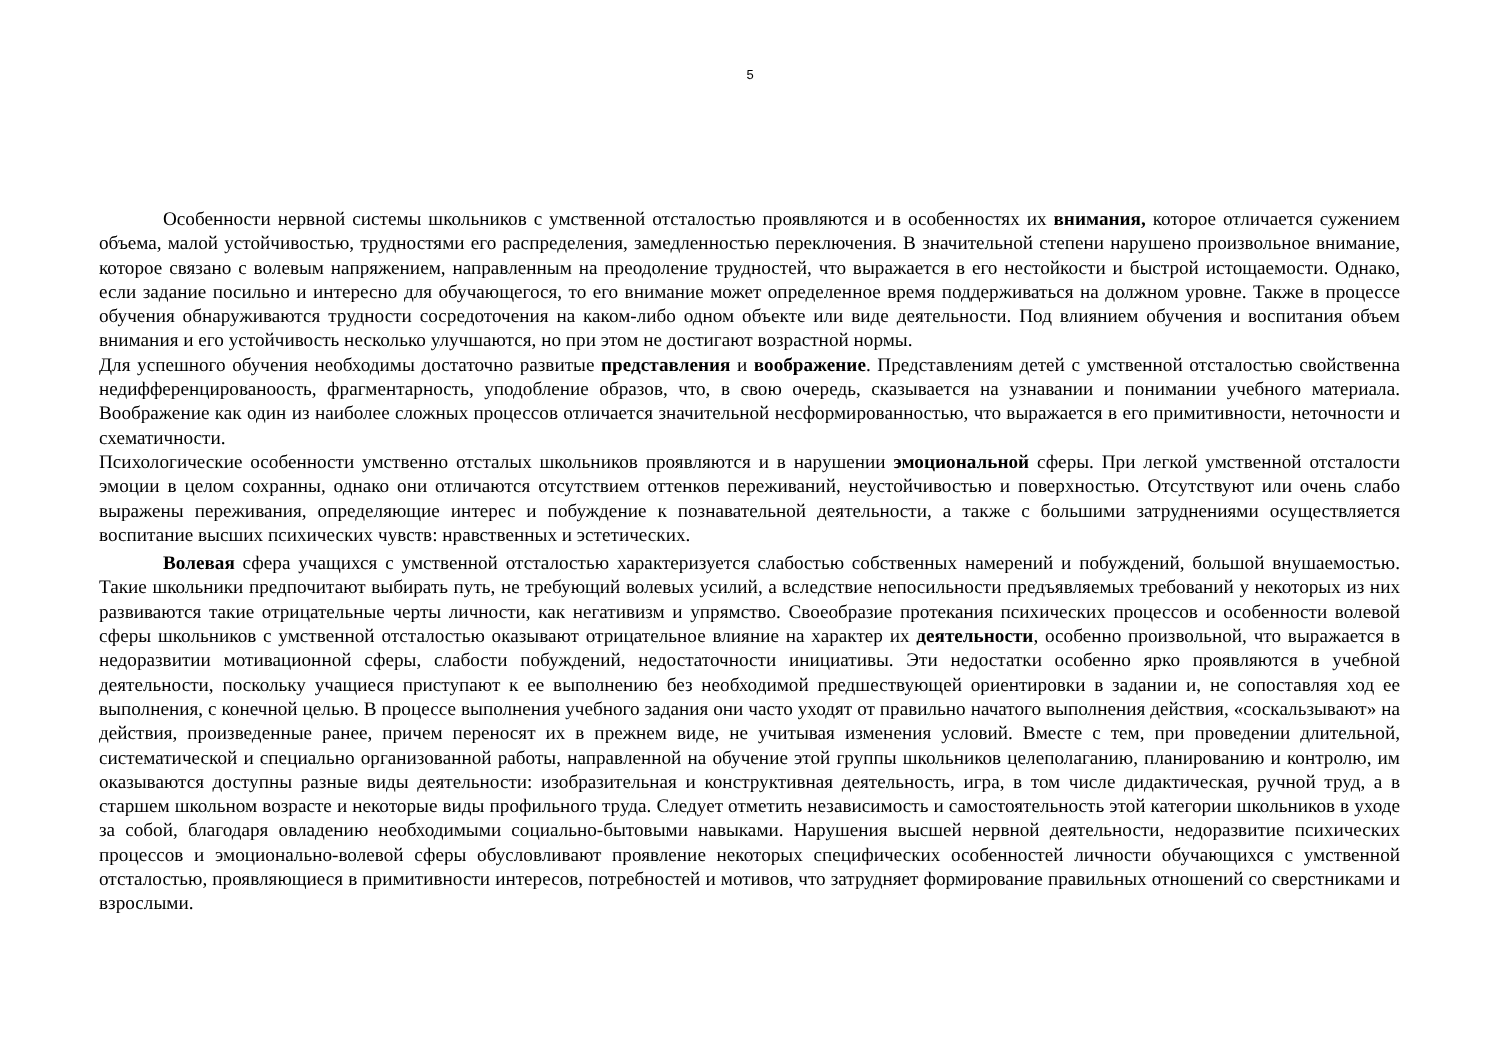5
Особенности нервной системы школьников с умственной отсталостью проявляются и в особенностях их внимания, которое отличается сужением объема, малой устойчивостью, трудностями его распределения, замедленностью переключения. В значительной степени нарушено произвольное внимание, которое связано с волевым напряжением, направленным на преодоление трудностей, что выражается в его нестойкости и быстрой истощаемости. Однако, если задание посильно и интересно для обучающегося, то его внимание может определенное время поддерживаться на должном уровне. Также в процессе обучения обнаруживаются трудности сосредоточения на каком-либо одном объекте или виде деятельности. Под влиянием обучения и воспитания объем внимания и его устойчивость несколько улучшаются, но при этом не достигают возрастной нормы.
Для успешного обучения необходимы достаточно развитые представления и воображение. Представлениям детей с умственной отсталостью свойственна недифференцированоость, фрагментарность, уподобление образов, что, в свою очередь, сказывается на узнавании и понимании учебного материала. Воображение как один из наиболее сложных процессов отличается значительной несформированностью, что выражается в его примитивности, неточности и схематичности.
Психологические особенности умственно отсталых школьников проявляются и в нарушении эмоциональной сферы. При легкой умственной отсталости эмоции в целом сохранны, однако они отличаются отсутствием оттенков переживаний, неустойчивостью и поверхностью. Отсутствуют или очень слабо выражены переживания, определяющие интерес и побуждение к познавательной деятельности, а также с большими затруднениями осуществляется воспитание высших психических чувств: нравственных и эстетических.
Волевая сфера учащихся с умственной отсталостью характеризуется слабостью собственных намерений и побуждений, большой внушаемостью. Такие школьники предпочитают выбирать путь, не требующий волевых усилий, а вследствие непосильности предъявляемых требований у некоторых из них развиваются такие отрицательные черты личности, как негативизм и упрямство. Своеобразие протекания психических процессов и особенности волевой сферы школьников с умственной отсталостью оказывают отрицательное влияние на характер их деятельности, особенно произвольной, что выражается в недоразвитии мотивационной сферы, слабости побуждений, недостаточности инициативы. Эти недостатки особенно ярко проявляются в учебной деятельности, поскольку учащиеся приступают к ее выполнению без необходимой предшествующей ориентировки в задании и, не сопоставляя ход ее выполнения, с конечной целью. В процессе выполнения учебного задания они часто уходят от правильно начатого выполнения действия, «соскальзывают» на действия, произведенные ранее, причем переносят их в прежнем виде, не учитывая изменения условий. Вместе с тем, при проведении длительной, систематической и специально организованной работы, направленной на обучение этой группы школьников целеполаганию, планированию и контролю, им оказываются доступны разные виды деятельности: изобразительная и конструктивная деятельность, игра, в том числе дидактическая, ручной труд, а в старшем школьном возрасте и некоторые виды профильного труда. Следует отметить независимость и самостоятельность этой категории школьников в уходе за собой, благодаря овладению необходимыми социально-бытовыми навыками. Нарушения высшей нервной деятельности, недоразвитие психических процессов и эмоционально-волевой сферы обусловливают проявление некоторых специфических особенностей личности обучающихся с умственной отсталостью, проявляющиеся в примитивности интересов, потребностей и мотивов, что затрудняет формирование правильных отношений со сверстниками и взрослыми.